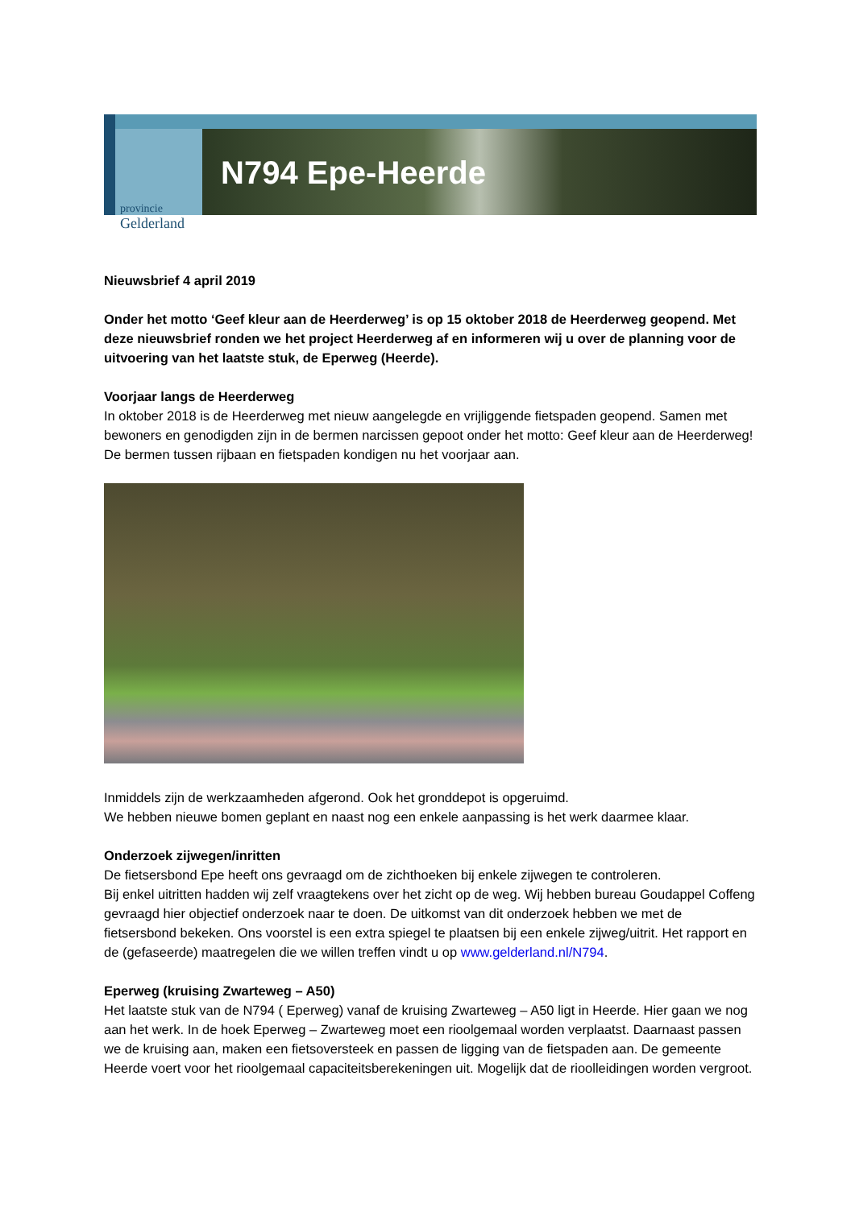N794 Epe-Heerde
provincie
Gelderland
Nieuwsbrief 4 april 2019
Onder het motto ‘Geef kleur aan de Heerderweg’ is op 15 oktober 2018 de Heerderweg geopend. Met deze nieuwsbrief ronden we het project Heerderweg af en informeren wij u over de planning voor de uitvoering van het laatste stuk, de Eperweg (Heerde).
Voorjaar langs de Heerderweg
In oktober 2018 is de Heerderweg met nieuw aangelegde en vrijliggende fietspaden geopend. Samen met bewoners en genodigden zijn in de bermen narcissen gepoot onder het motto: Geef kleur aan de Heerderweg! De bermen tussen rijbaan en fietspaden kondigen nu het voorjaar aan.
Inmiddels zijn de werkzaamheden afgerond. Ook het gronddepot is opgeruimd.
We hebben nieuwe bomen geplant en naast nog een enkele aanpassing is het werk daarmee klaar.
Onderzoek zijwegen/inritten
De fietsersbond Epe heeft ons gevraagd om de zichthoeken bij enkele zijwegen te controleren.
Bij enkel uitritten hadden wij zelf vraagtekens over het zicht op de weg. Wij hebben bureau Goudappel Coffeng gevraagd hier objectief onderzoek naar te doen. De uitkomst van dit onderzoek hebben we met de fietsersbond bekeken. Ons voorstel is een extra spiegel te plaatsen bij een enkele zijweg/uitrit. Het rapport en de (gefaseerde) maatregelen die we willen treffen vindt u op www.gelderland.nl/N794.
Eperweg (kruising Zwarteweg – A50)
Het laatste stuk van de N794 ( Eperweg) vanaf de kruising Zwarteweg – A50 ligt in Heerde. Hier gaan we nog aan het werk. In de hoek Eperweg – Zwarteweg moet een rioolgemaal worden verplaatst. Daarnaast passen we de kruising aan, maken een fietsoversteek en passen de ligging van de fietspaden aan. De gemeente Heerde voert voor het rioolgemaal capaciteitsberekeningen uit. Mogelijk dat de rioolleidingen worden vergroot.